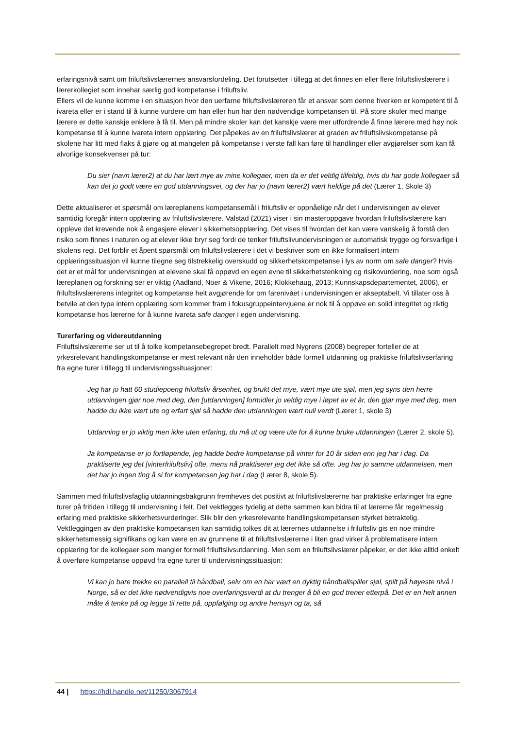erfaringsnivå samt om friluftslivslærernes ansvarsfordeling. Det forutsetter i tillegg at det finnes en eller flere friluftslivslærere i lærerkollegiet som innehar særlig god kompetanse i friluftsliv.
Ellers vil de kunne komme i en situasjon hvor den uerfarne friluftslivslæreren får et ansvar som denne hverken er kompetent til å ivareta eller er i stand til å kunne vurdere om han eller hun har den nødvendige kompetansen til. På store skoler med mange lærere er dette kanskje enklere å få til. Men på mindre skoler kan det kanskje være mer utfordrende å finne lærere med høy nok kompetanse til å kunne ivareta intern opplæring. Det påpekes av en friluftslivslærer at graden av friluftslivskompetanse på skolene har litt med flaks å gjøre og at mangelen på kompetanse i verste fall kan føre til handlinger eller avgjørelser som kan få alvorlige konsekvenser på tur:
Du sier (navn lærer2) at du har lært mye av mine kollegaer, men da er det veldig tilfeldig, hvis du har gode kollegaer så kan det jo godt være en god utdanningsvei, og der har jo (navn lærer2) vært heldige på det (Lærer 1, Skole 3)
Dette aktualiserer et spørsmål om læreplanens kompetansemål i friluftsliv er oppnåelige når det i undervisningen av elever samtidig foregår intern opplæring av friluftslivslærere. Valstad (2021) viser i sin masteroppgave hvordan friluftslivslærere kan oppleve det krevende nok å engasjere elever i sikkerhetsopplæring. Det vises til hvordan det kan være vanskelig å forstå den risiko som finnes i naturen og at elever ikke bryr seg fordi de tenker friluftslivundervisningen er automatisk trygge og forsvarlige i skolens regi. Det forblir et åpent spørsmål om friluftslivslærere i det vi beskriver som en ikke formalisert intern opplæringssituasjon vil kunne tilegne seg tilstrekkelig overskudd og sikkerhetskompetanse i lys av norm om safe danger? Hvis det er et mål for undervisningen at elevene skal få oppøvd en egen evne til sikkerhetstenkning og risikovurdering, noe som også læreplanen og forskning ser er viktig (Aadland, Noer & Vikene, 2016; Klokkehaug, 2013; Kunnskapsdepartementet, 2006), er friluftslivslærerens integritet og kompetanse helt avgjørende for om farenivået i undervisningen er akseptabelt. Vi tillater oss å betvile at den type intern opplæring som kommer fram i fokusgruppeintervjuene er nok til å oppøve en solid integritet og riktig kompetanse hos lærerne for å kunne ivareta safe danger i egen undervisning.
Turerfaring og videreutdanning
Friluftslivslærerne ser ut til å tolke kompetansebegrepet bredt. Parallelt med Nygrens (2008) begreper forteller de at yrkesrelevant handlingskompetanse er mest relevant når den inneholder både formell utdanning og praktiske friluftslivserfaring fra egne turer i tillegg til undervisningssituasjoner:
Jeg har jo hatt 60 studiepoeng friluftsliv årsenhet, og brukt det mye, vært mye ute sjøl, men jeg syns den herre utdanningen gjør noe med deg, den [utdanningen] formidler jo veldig mye i løpet av et år, den gjør mye med deg, men hadde du ikke vært ute og erfart sjøl så hadde den utdanningen vært null verdt (Lærer 1, skole 3)
Utdanning er jo viktig men ikke uten erfaring, du må ut og være ute for å kunne bruke utdanningen (Lærer 2, skole 5).
Ja kompetanse er jo fortløpende, jeg hadde bedre kompetanse på vinter for 10 år siden enn jeg har i dag. Da praktiserte jeg det [vinterfriluftsliv] ofte, mens nå praktiserer jeg det ikke så ofte. Jeg har jo samme utdannelsen, men det har jo ingen ting å si for kompetansen jeg har i dag (Lærer 8, skole 5).
Sammen med friluftslivsfaglig utdanningsbakgrunn fremheves det positivt at friluftslivslærerne har praktiske erfaringer fra egne turer på fritiden i tillegg til undervisning i felt. Det vektlegges tydelig at dette sammen kan bidra til at lærerne får regelmessig erfaring med praktiske sikkerhetsvurderinger. Slik blir den yrkesrelevante handlingskompetansen styrket betraktelig. Vektleggingen av den praktiske kompetansen kan samtidig tolkes dit at lærernes utdannelse i friluftsliv gis en noe mindre sikkerhetsmessig signifikans og kan være en av grunnene til at friluftslivslærerne i liten grad virker å problematisere intern opplæring for de kollegaer som mangler formell friluftslivsutdanning. Men som en friluftslivslærer påpeker, er det ikke alltid enkelt å overføre kompetanse oppøvd fra egne turer til undervisningssituasjon:
Vi kan jo bare trekke en parallell til håndball, selv om en har vært en dyktig håndballspiller sjøl, spilt på høyeste nivå i Norge, så er det ikke nødvendigvis noe overføringsverdi at du trenger å bli en god trener etterpå. Det er en helt annen måte å tenke på og legge til rette på, oppfølging og andre hensyn og ta, så
44 | https://hdl.handle.net/11250/3067914